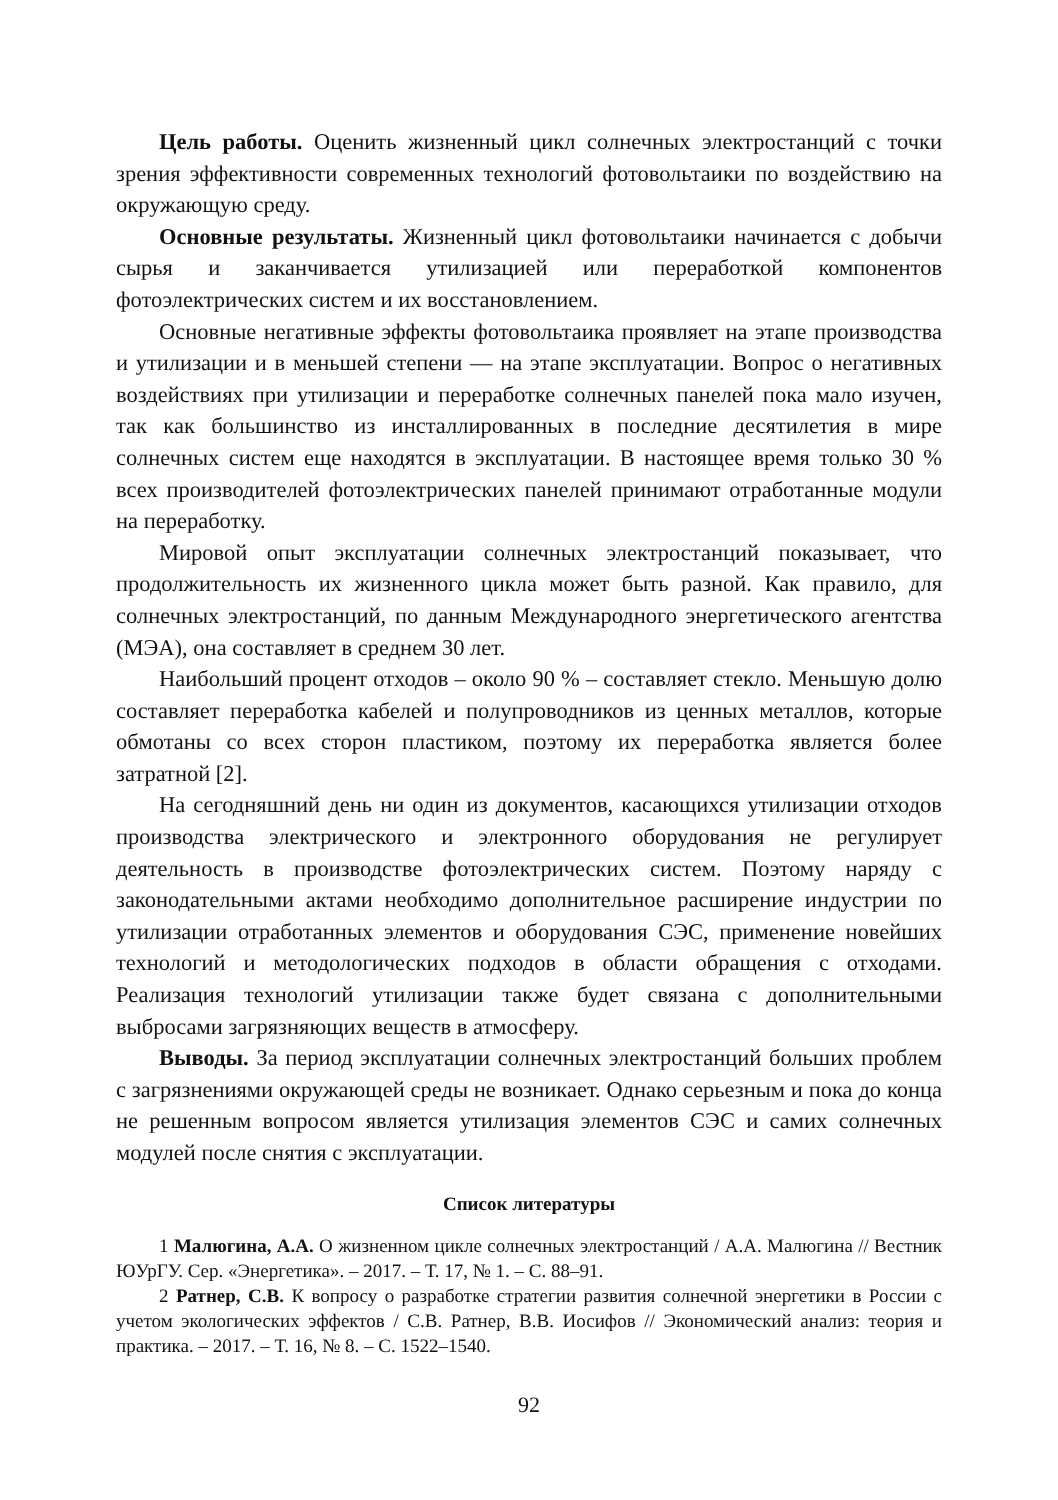Цель работы. Оценить жизненный цикл солнечных электростанций с точки зрения эффективности современных технологий фотовольтаики по воздействию на окружающую среду.
Основные результаты. Жизненный цикл фотовольтаики начинается с добычи сырья и заканчивается утилизацией или переработкой компонентов фотоэлектрических систем и их восстановлением.
Основные негативные эффекты фотовольтаика проявляет на этапе производства и утилизации и в меньшей степени — на этапе эксплуатации. Вопрос о негативных воздействиях при утилизации и переработке солнечных панелей пока мало изучен, так как большинство из инсталлированных в последние десятилетия в мире солнечных систем еще находятся в эксплуатации. В настоящее время только 30 % всех производителей фотоэлектрических панелей принимают отработанные модули на переработку.
Мировой опыт эксплуатации солнечных электростанций показывает, что продолжительность их жизненного цикла может быть разной. Как правило, для солнечных электростанций, по данным Международного энергетического агентства (МЭА), она составляет в среднем 30 лет.
Наибольший процент отходов – около 90 % – составляет стекло. Меньшую долю составляет переработка кабелей и полупроводников из ценных металлов, которые обмотаны со всех сторон пластиком, поэтому их переработка является более затратной [2].
На сегодняшний день ни один из документов, касающихся утилизации отходов производства электрического и электронного оборудования не регулирует деятельность в производстве фотоэлектрических систем. Поэтому наряду с законодательными актами необходимо дополнительное расширение индустрии по утилизации отработанных элементов и оборудования СЭС, применение новейших технологий и методологических подходов в области обращения с отходами. Реализация технологий утилизации также будет связана с дополнительными выбросами загрязняющих веществ в атмосферу.
Выводы. За период эксплуатации солнечных электростанций больших проблем с загрязнениями окружающей среды не возникает. Однако серьезным и пока до конца не решенным вопросом является утилизация элементов СЭС и самих солнечных модулей после снятия с эксплуатации.
Список литературы
1 Малюгина, А.А. О жизненном цикле солнечных электростанций / А.А. Малюгина // Вестник ЮУрГУ. Сер. «Энергетика». – 2017. – Т. 17, № 1. – С. 88–91.
2 Ратнер, С.В. К вопросу о разработке стратегии развития солнечной энергетики в России с учетом экологических эффектов / С.В. Ратнер, В.В. Иосифов // Экономический анализ: теория и практика. – 2017. – Т. 16, № 8. – С. 1522–1540.
92